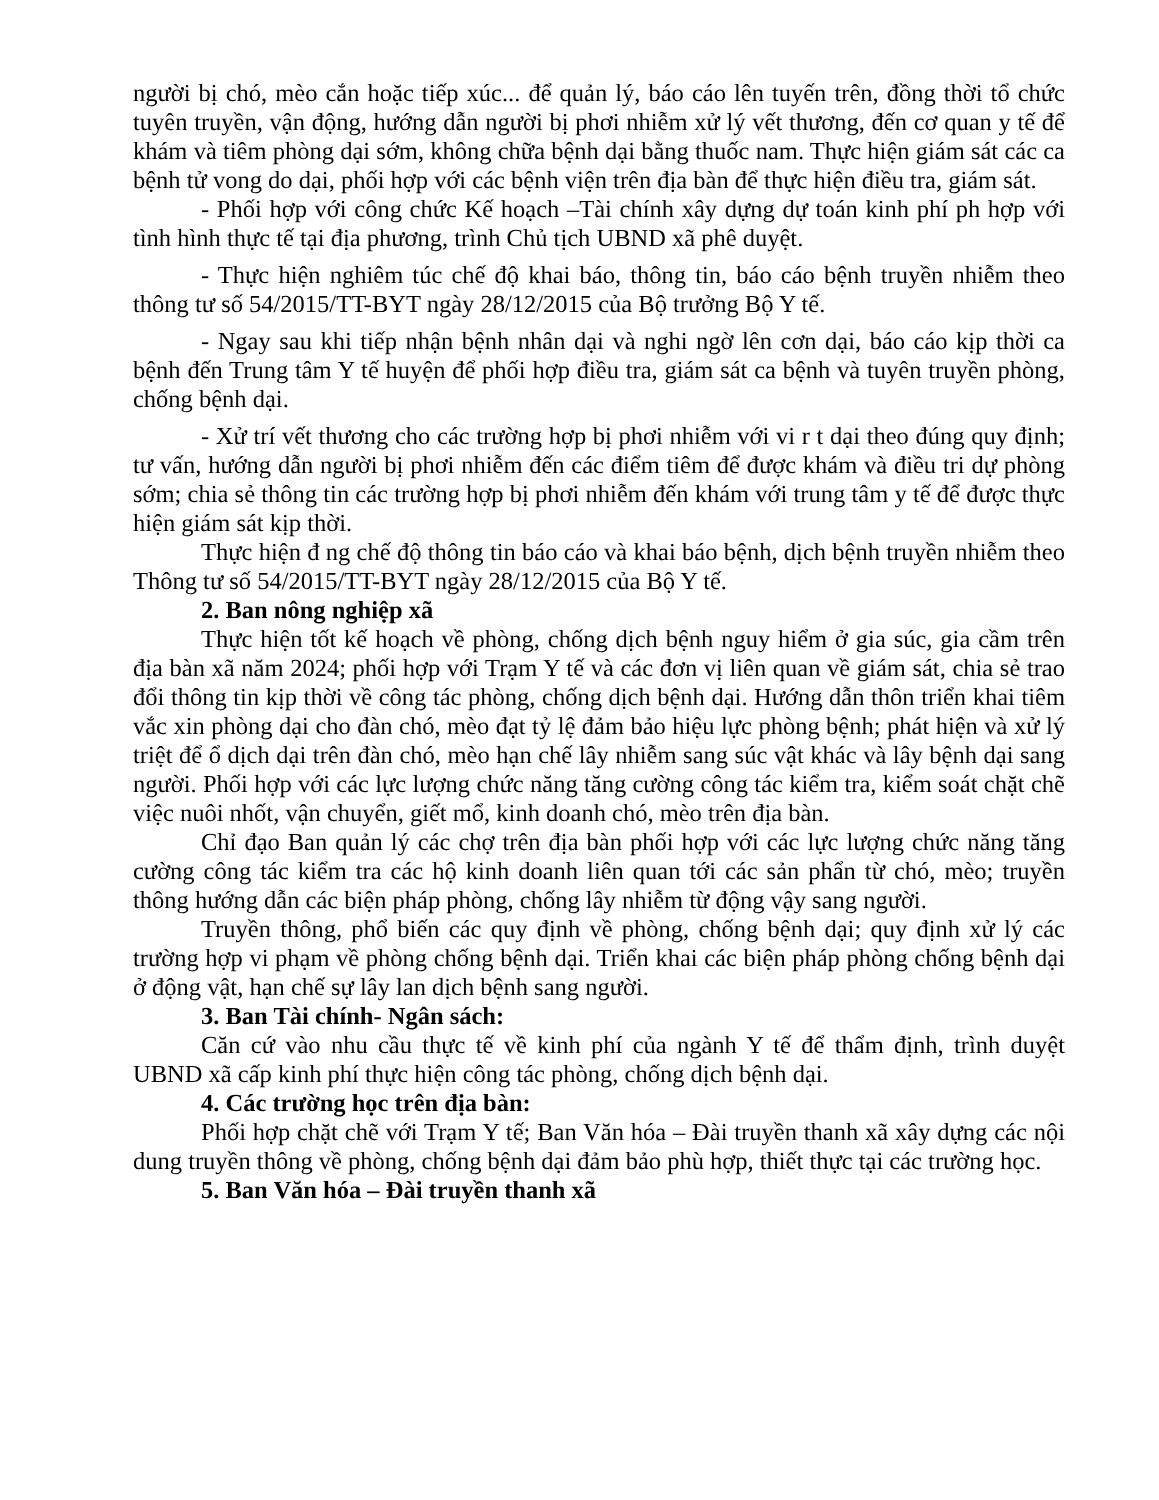người bị chó, mèo cắn hoặc tiếp xúc... để quản lý, báo cáo lên tuyến trên, đồng thời tổ chức tuyên truyền, vận động, hướng dẫn người bị phơi nhiễm xử lý vết thương, đến cơ quan y tế để khám và tiêm phòng dại sớm, không chữa bệnh dại bằng thuốc nam. Thực hiện giám sát các ca bệnh tử vong do dại, phối hợp với các bệnh viện trên địa bàn để thực hiện điều tra, giám sát.
- Phối hợp với công chức Kế hoạch –Tài chính xây dựng dự toán kinh phí ph hợp với tình hình thực tế tại địa phương, trình Chủ tịch UBND xã phê duyệt.
- Thực hiện nghiêm túc chế độ khai báo, thông tin, báo cáo bệnh truyền nhiễm theo thông tư số 54/2015/TT-BYT ngày 28/12/2015 của Bộ trưởng Bộ Y tế.
- Ngay sau khi tiếp nhận bệnh nhân dại và nghi ngờ lên cơn dại, báo cáo kịp thời ca bệnh đến Trung tâm Y tế huyện để phối hợp điều tra, giám sát ca bệnh và tuyên truyền phòng, chống bệnh dại.
- Xử trí vết thương cho các trường hợp bị phơi nhiễm với vi r t dại theo đúng quy định; tư vấn, hướng dẫn người bị phơi nhiễm đến các điểm tiêm để được khám và điều tri dự phòng sớm; chia sẻ thông tin các trường hợp bị phơi nhiễm đến khám với trung tâm y tế để được thực hiện giám sát kịp thời.
Thực hiện đ ng chế độ thông tin báo cáo và khai báo bệnh, dịch bệnh truyền nhiễm theo Thông tư số 54/2015/TT-BYT ngày 28/12/2015 của Bộ Y tế.
2. Ban nông nghiệp xã
Thực hiện tốt kế hoạch về phòng, chống dịch bệnh nguy hiểm ở gia súc, gia cầm trên địa bàn xã năm 2024; phối hợp với Trạm Y tế và các đơn vị liên quan về giám sát, chia sẻ trao đổi thông tin kịp thời về công tác phòng, chống dịch bệnh dại. Hướng dẫn thôn triển khai tiêm vắc xin phòng dại cho đàn chó, mèo đạt tỷ lệ đảm bảo hiệu lực phòng bệnh; phát hiện và xử lý triệt để ổ dịch dại trên đàn chó, mèo hạn chế lây nhiễm sang súc vật khác và lây bệnh dại sang người. Phối hợp với các lực lượng chức năng tăng cường công tác kiểm tra, kiểm soát chặt chẽ việc nuôi nhốt, vận chuyển, giết mổ, kinh doanh chó, mèo trên địa bàn.
Chỉ đạo Ban quản lý các chợ trên địa bàn phối hợp với các lực lượng chức năng tăng cường công tác kiểm tra các hộ kinh doanh liên quan tới các sản phẩn từ chó, mèo; truyền thông hướng dẫn các biện pháp phòng, chống lây nhiễm từ động vậy sang người.
Truyền thông, phổ biến các quy định về phòng, chống bệnh dại; quy định xử lý các trường hợp vi phạm về phòng chống bệnh dại. Triển khai các biện pháp phòng chống bệnh dại ở động vật, hạn chế sự lây lan dịch bệnh sang người.
3. Ban Tài chính- Ngân sách:
Căn cứ vào nhu cầu thực tế về kinh phí của ngành Y tế để thẩm định, trình duyệt UBND xã cấp kinh phí thực hiện công tác phòng, chống dịch bệnh dại.
4. Các trường học trên địa bàn:
Phối hợp chặt chẽ với Trạm Y tế; Ban Văn hóa – Đài truyền thanh xã xây dựng các nội dung truyền thông về phòng, chống bệnh dại đảm bảo phù hợp, thiết thực tại các trường học.
5. Ban Văn hóa – Đài truyền thanh xã